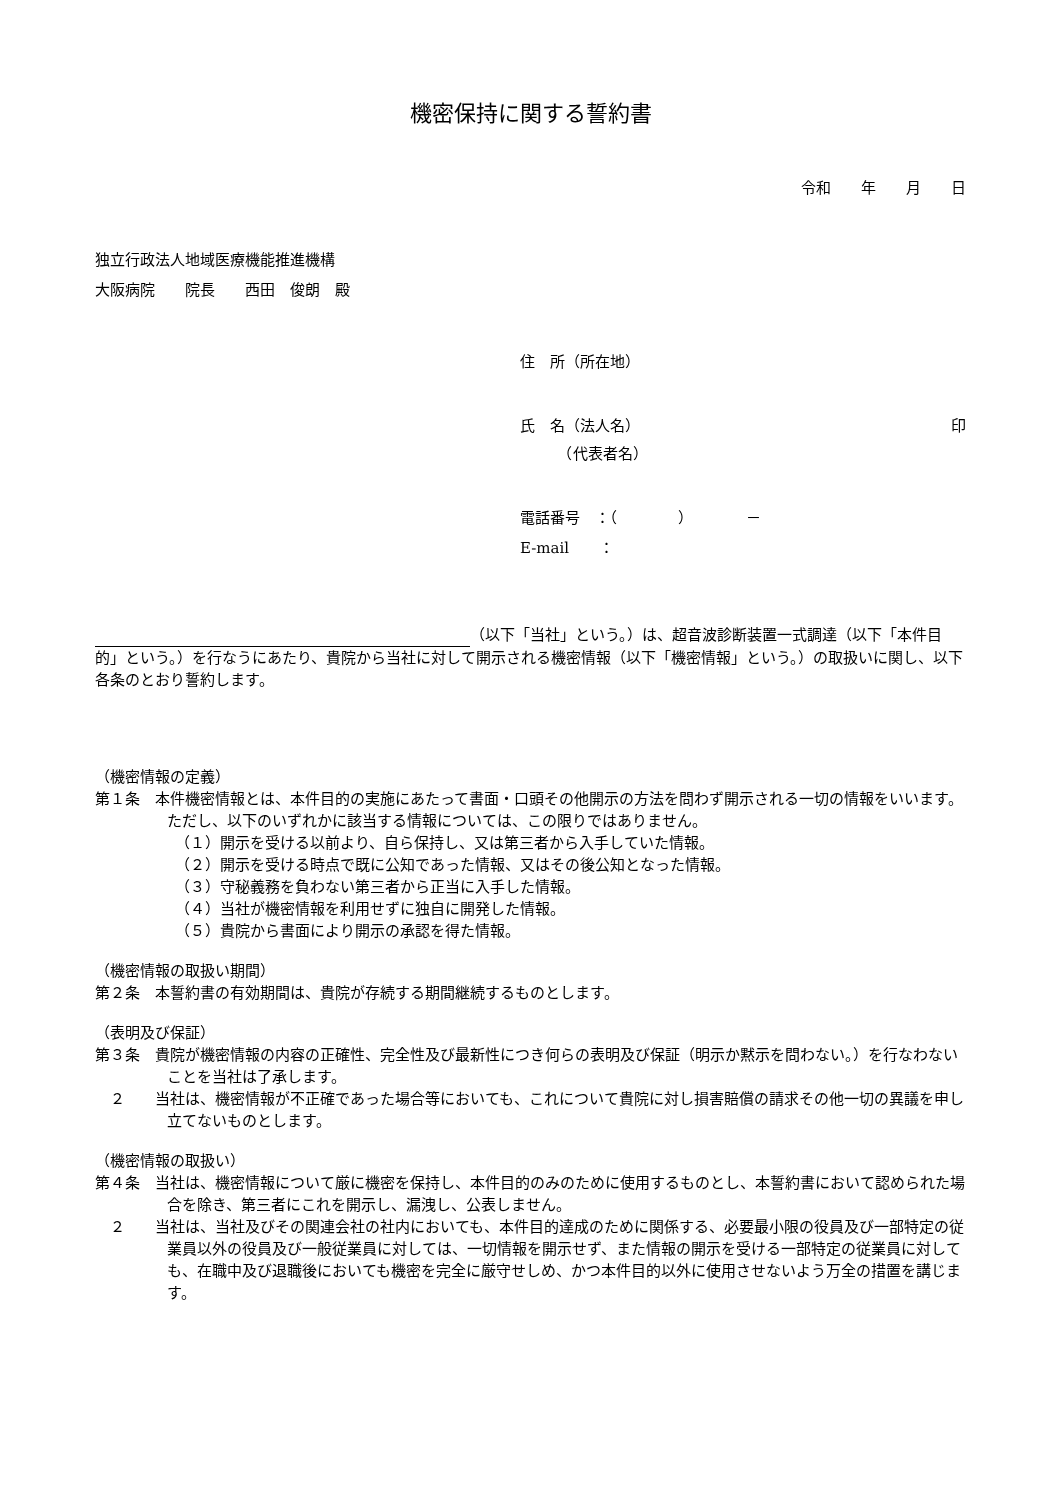機密保持に関する誓約書
令和　　年　　月　　日
独立行政法人地域医療機能推進機構
大阪病院　　院長　　西田　俊朗　殿
住　所（所在地）
氏　名（法人名） 印
　　　（代表者名）
電話番号　：（　　　　）　　　　－
E-mail　　：
（以下「当社」という。）は、超音波診断装置一式調達（以下「本件目的」という。）を行なうにあたり、貴院から当社に対して開示される機密情報（以下「機密情報」という。）の取扱いに関し、以下各条のとおり誓約します。
（機密情報の定義）
第１条　本件機密情報とは、本件目的の実施にあたって書面・口頭その他開示の方法を問わず開示される一切の情報をいいます。ただし、以下のいずれかに該当する情報については、この限りではありません。
（１）開示を受ける以前より、自ら保持し、又は第三者から入手していた情報。
（２）開示を受ける時点で既に公知であった情報、又はその後公知となった情報。
（３）守秘義務を負わない第三者から正当に入手した情報。
（４）当社が機密情報を利用せずに独自に開発した情報。
（５）貴院から書面により開示の承認を得た情報。
（機密情報の取扱い期間）
第２条　本誓約書の有効期間は、貴院が存続する期間継続するものとします。
（表明及び保証）
第３条　貴院が機密情報の内容の正確性、完全性及び最新性につき何らの表明及び保証（明示か黙示を問わない。）を行なわないことを当社は了承します。
　２　　当社は、機密情報が不正確であった場合等においても、これについて貴院に対し損害賠償の請求その他一切の異議を申し立てないものとします。
（機密情報の取扱い）
第４条　当社は、機密情報について厳に機密を保持し、本件目的のみのために使用するものとし、本誓約書において認められた場合を除き、第三者にこれを開示し、漏洩し、公表しません。
　２　　当社は、当社及びその関連会社の社内においても、本件目的達成のために関係する、必要最小限の役員及び一部特定の従業員以外の役員及び一般従業員に対しては、一切情報を開示せず、また情報の開示を受ける一部特定の従業員に対しても、在職中及び退職後においても機密を完全に厳守せしめ、かつ本件目的以外に使用させないよう万全の措置を講じます。